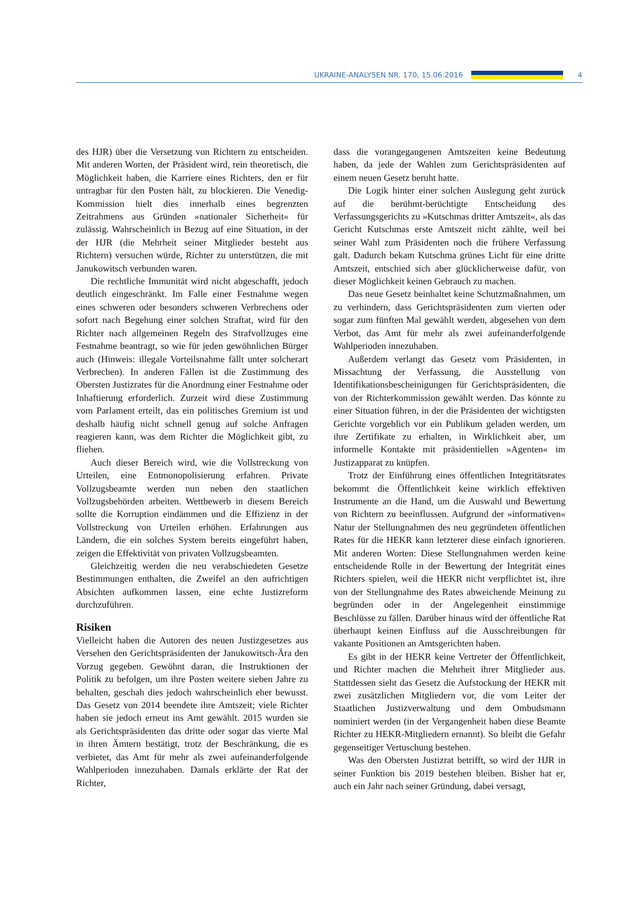UKRAINE-ANALYSEN NR. 170, 15.06.2016
4
des HJR) über die Versetzung von Richtern zu entscheiden. Mit anderen Worten, der Präsident wird, rein theoretisch, die Möglichkeit haben, die Karriere eines Richters, den er für untragbar für den Posten hält, zu blockieren. Die Venedig-Kommission hielt dies innerhalb eines begrenzten Zeitrahmens aus Gründen »nationaler Sicherheit« für zulässig. Wahrscheinlich in Bezug auf eine Situation, in der der HJR (die Mehrheit seiner Mitglieder besteht aus Richtern) versuchen würde, Richter zu unterstützen, die mit Janukowitsch verbunden waren.
Die rechtliche Immunität wird nicht abgeschafft, jedoch deutlich eingeschränkt. Im Falle einer Festnahme wegen eines schweren oder besonders schweren Verbrechens oder sofort nach Begehung einer solchen Straftat, wird für den Richter nach allgemeinen Regeln des Strafvollzuges eine Festnahme beantragt, so wie für jeden gewöhnlichen Bürger auch (Hinweis: illegale Vorteilsnahme fällt unter solcherart Verbrechen). In anderen Fällen ist die Zustimmung des Obersten Justizrates für die Anordnung einer Festnahme oder Inhaftierung erforderlich. Zurzeit wird diese Zustimmung vom Parlament erteilt, das ein politisches Gremium ist und deshalb häufig nicht schnell genug auf solche Anfragen reagieren kann, was dem Richter die Möglichkeit gibt, zu fliehen.
Auch dieser Bereich wird, wie die Vollstreckung von Urteilen, eine Entmonopolisierung erfahren. Private Vollzugsbeamte werden nun neben den staatlichen Vollzugsbehörden arbeiten. Wettbewerb in diesem Bereich sollte die Korruption eindämmen und die Effizienz in der Vollstreckung von Urteilen erhöhen. Erfahrungen aus Ländern, die ein solches System bereits eingeführt haben, zeigen die Effektivität von privaten Vollzugsbeamten.
Gleichzeitig werden die neu verabschiedeten Gesetze Bestimmungen enthalten, die Zweifel an den aufrichtigen Absichten aufkommen lassen, eine echte Justizreform durchzuführen.
Risiken
Vielleicht haben die Autoren des neuen Justizgesetzes aus Versehen den Gerichtspräsidenten der Janukowitsch-Ära den Vorzug gegeben. Gewöhnt daran, die Instruktionen der Politik zu befolgen, um ihre Posten weitere sieben Jahre zu behalten, geschah dies jedoch wahrscheinlich eher bewusst. Das Gesetz von 2014 beendete ihre Amtszeit; viele Richter haben sie jedoch erneut ins Amt gewählt. 2015 wurden sie als Gerichtspräsidenten das dritte oder sogar das vierte Mal in ihren Ämtern bestätigt, trotz der Beschränkung, die es verbietet, das Amt für mehr als zwei aufeinanderfolgende Wahlperioden innezuhaben. Damals erklärte der Rat der Richter,
dass die vorangegangenen Amtszeiten keine Bedeutung haben, da jede der Wahlen zum Gerichtspräsidenten auf einem neuen Gesetz beruht hatte.
Die Logik hinter einer solchen Auslegung geht zurück auf die berühmt-berüchtigte Entscheidung des Verfassungsgerichts zu »Kutschmas dritter Amtszeit«, als das Gericht Kutschmas erste Amtszeit nicht zählte, weil bei seiner Wahl zum Präsidenten noch die frühere Verfassung galt. Dadurch bekam Kutschma grünes Licht für eine dritte Amtszeit, entschied sich aber glücklicherweise dafür, von dieser Möglichkeit keinen Gebrauch zu machen.
Das neue Gesetz beinhaltet keine Schutzmaßnahmen, um zu verhindern, dass Gerichtspräsidenten zum vierten oder sogar zum fünften Mal gewählt werden, abgesehen von dem Verbot, das Amt für mehr als zwei aufeinanderfolgende Wahlperioden innezuhaben.
Außerdem verlangt das Gesetz vom Präsidenten, in Missachtung der Verfassung, die Ausstellung von Identifikationsbescheinigungen für Gerichtspräsidenten, die von der Richterkommission gewählt werden. Das könnte zu einer Situation führen, in der die Präsidenten der wichtigsten Gerichte vorgeblich vor ein Publikum geladen werden, um ihre Zertifikate zu erhalten, in Wirklichkeit aber, um informelle Kontakte mit präsidentiellen »Agenten« im Justizapparat zu knüpfen.
Trotz der Einführung eines öffentlichen Integritätsrates bekommt die Öffentlichkeit keine wirklich effektiven Instrumente an die Hand, um die Auswahl und Bewertung von Richtern zu beeinflussen. Aufgrund der »informativen« Natur der Stellungnahmen des neu gegründeten öffentlichen Rates für die HEKR kann letzterer diese einfach ignorieren. Mit anderen Worten: Diese Stellungnahmen werden keine entscheidende Rolle in der Bewertung der Integrität eines Richters spielen, weil die HEKR nicht verpflichtet ist, ihre von der Stellungnahme des Rates abweichende Meinung zu begründen oder in der Angelegenheit einstimmige Beschlüsse zu fällen. Darüber hinaus wird der öffentliche Rat überhaupt keinen Einfluss auf die Ausschreibungen für vakante Positionen an Amtsgerichten haben.
Es gibt in der HEKR keine Vertreter der Öffentlichkeit, und Richter machen die Mehrheit ihrer Mitglieder aus. Stattdessen sieht das Gesetz die Aufstockung der HEKR mit zwei zusätzlichen Mitgliedern vor, die vom Leiter der Staatlichen Justizverwaltung und dem Ombudsmann nominiert werden (in der Vergangenheit haben diese Beamte Richter zu HEKR-Mitgliedern ernannt). So bleibt die Gefahr gegenseitiger Vertuschung bestehen.
Was den Obersten Justizrat betrifft, so wird der HJR in seiner Funktion bis 2019 bestehen bleiben. Bisher hat er, auch ein Jahr nach seiner Gründung, dabei versagt,